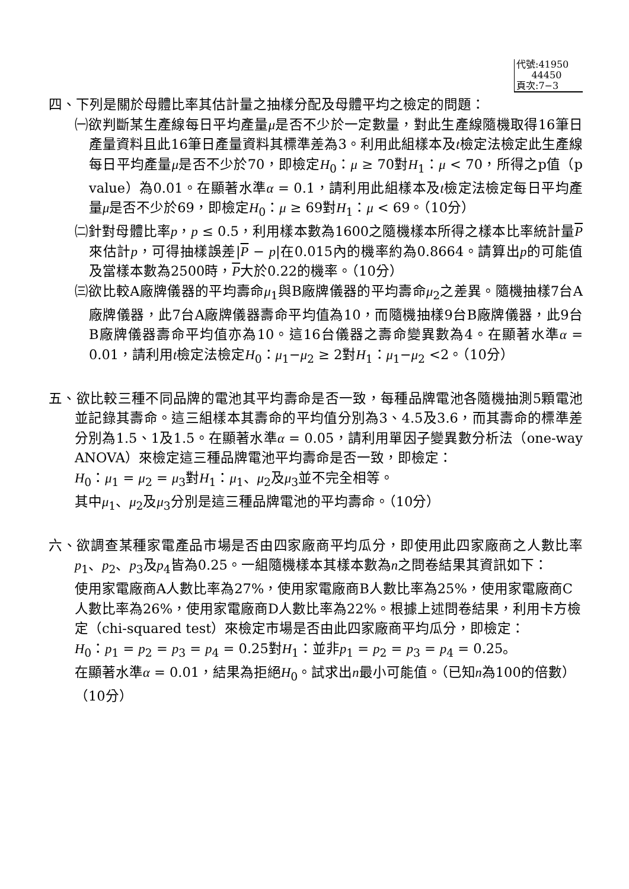代號:41950
44450
頁次:7−3
四、下列是關於母體比率其估計量之抽樣分配及母體平均之檢定的問題：
㈠欲判斷某生產線每日平均產量μ是否不少於一定數量，對此生產線隨機取得16筆日產量資料且此16筆日產量資料其標準差為3。利用此組樣本及t檢定法檢定此生產線每日平均產量μ是否不少於70，即檢定H<sub>0</sub>：μ ≥ 70對H<sub>1</sub>：μ < 70，所得之p值（p value）為0.01。在顯著水準α = 0.1，請利用此組樣本及t檢定法檢定每日平均產量μ是否不少於69，即檢定H<sub>0</sub>：μ ≥ 69對H<sub>1</sub>：μ < 69。（10分）
㈡針對母體比率p，p ≤ 0.5，利用樣本數為1600之隨機樣本所得之樣本比率統計量P來估計p，可得抽樣誤差|P − p|在0.015內的機率約為0.8664。請算出p的可能值及當樣本數為2500時，P大於0.22的機率。（10分）
㈢欲比較A廠牌儀器的平均壽命μ<sub>1</sub>與B廠牌儀器的平均壽命μ<sub>2</sub>之差異。隨機抽樣7台A廠牌儀器，此7台A廠牌儀器壽命平均值為10，而隨機抽樣9台B廠牌儀器，此9台B廠牌儀器壽命平均值亦為10。這16台儀器之壽命變異數為4。在顯著水準α = 0.01，請利用t檢定法檢定H<sub>0</sub>：μ<sub>1</sub>−μ<sub>2</sub> ≥ 2對H<sub>1</sub>：μ<sub>1</sub>−μ<sub>2</sub> <2。（10分）
五、欲比較三種不同品牌的電池其平均壽命是否一致，每種品牌電池各隨機抽測5顆電池並記錄其壽命。這三組樣本其壽命的平均值分別為3、4.5及3.6，而其壽命的標準差分別為1.5、1及1.5。在顯著水準α = 0.05，請利用單因子變異數分析法（one-way ANOVA）來檢定這三種品牌電池平均壽命是否一致，即檢定：
H<sub>0</sub>：μ<sub>1</sub> = μ<sub>2</sub> = μ<sub>3</sub>對H<sub>1</sub>：μ<sub>1</sub>、μ<sub>2</sub>及μ<sub>3</sub>並不完全相等。
其中μ<sub>1</sub>、μ<sub>2</sub>及μ<sub>3</sub>分別是這三種品牌電池的平均壽命。（10分）
六、欲調查某種家電產品市場是否由四家廠商平均瓜分，即使用此四家廠商之人數比率p<sub>1</sub>、p<sub>2</sub>、p<sub>3</sub>及p<sub>4</sub>皆為0.25。一組隨機樣本其樣本數為n之問卷結果其資訊如下：
使用家電廠商A人數比率為27%，使用家電廠商B人數比率為25%，使用家電廠商C人數比率為26%，使用家電廠商D人數比率為22%。根據上述問卷結果，利用卡方檢定（chi-squared test）來檢定市場是否由此四家廠商平均瓜分，即檢定：
H<sub>0</sub>：p<sub>1</sub> = p<sub>2</sub> = p<sub>3</sub> = p<sub>4</sub> = 0.25對H<sub>1</sub>：並非p<sub>1</sub> = p<sub>2</sub> = p<sub>3</sub> = p<sub>4</sub> = 0.25。
在顯著水準α = 0.01，結果為拒絕H<sub>0</sub>。試求出n最小可能值。（已知n為100的倍數）（10分）